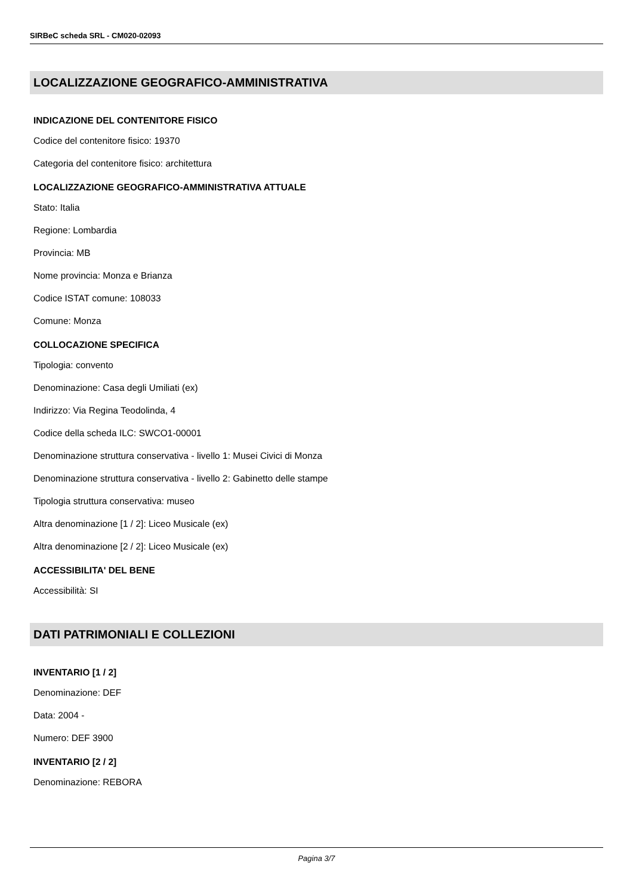SIRBeC scheda SRL - CM020-02093
LOCALIZZAZIONE GEOGRAFICO-AMMINISTRATIVA
INDICAZIONE DEL CONTENITORE FISICO
Codice del contenitore fisico: 19370
Categoria del contenitore fisico: architettura
LOCALIZZAZIONE GEOGRAFICO-AMMINISTRATIVA ATTUALE
Stato: Italia
Regione: Lombardia
Provincia: MB
Nome provincia: Monza e Brianza
Codice ISTAT comune: 108033
Comune: Monza
COLLOCAZIONE SPECIFICA
Tipologia: convento
Denominazione: Casa degli Umiliati (ex)
Indirizzo: Via Regina Teodolinda, 4
Codice della scheda ILC: SWCO1-00001
Denominazione struttura conservativa - livello 1: Musei Civici di Monza
Denominazione struttura conservativa - livello 2: Gabinetto delle stampe
Tipologia struttura conservativa: museo
Altra denominazione [1 / 2]: Liceo Musicale (ex)
Altra denominazione [2 / 2]: Liceo Musicale (ex)
ACCESSIBILITA' DEL BENE
Accessibilità: SI
DATI PATRIMONIALI E COLLEZIONI
INVENTARIO [1 / 2]
Denominazione: DEF
Data: 2004 -
Numero: DEF 3900
INVENTARIO [2 / 2]
Denominazione: REBORA
Pagina 3/7